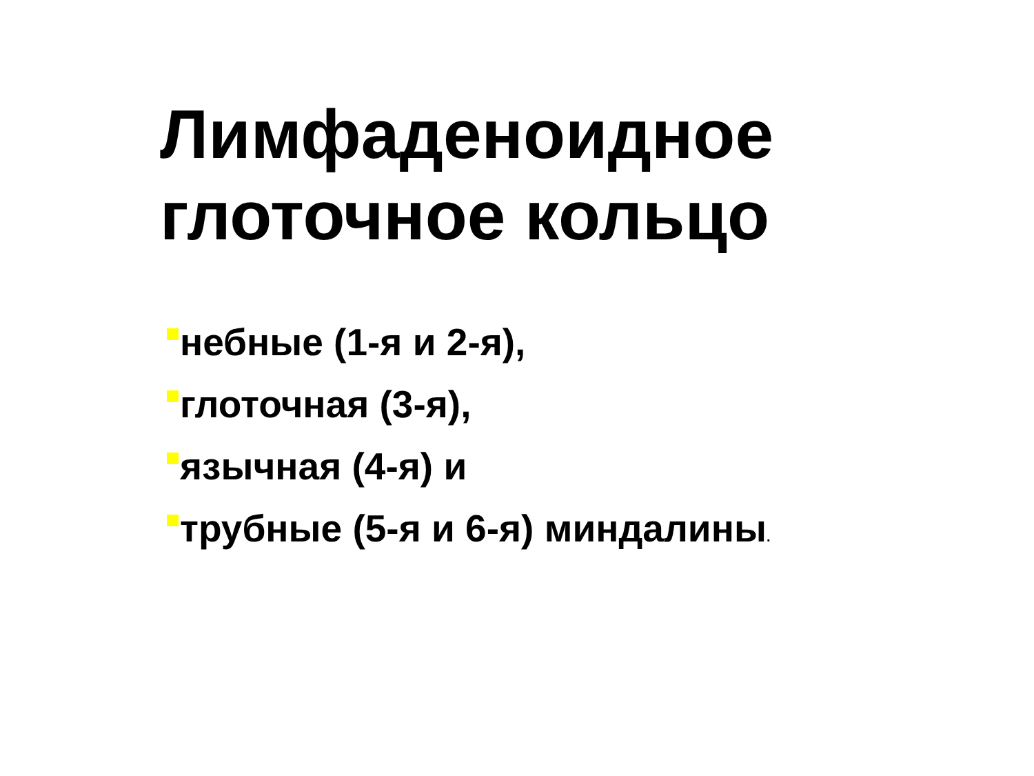Лимфаденоидное
глоточное кольцо
небные (1-я и 2-я),
глоточная (3-я),
язычная (4-я) и
трубные (5-я и 6-я) миндалины.